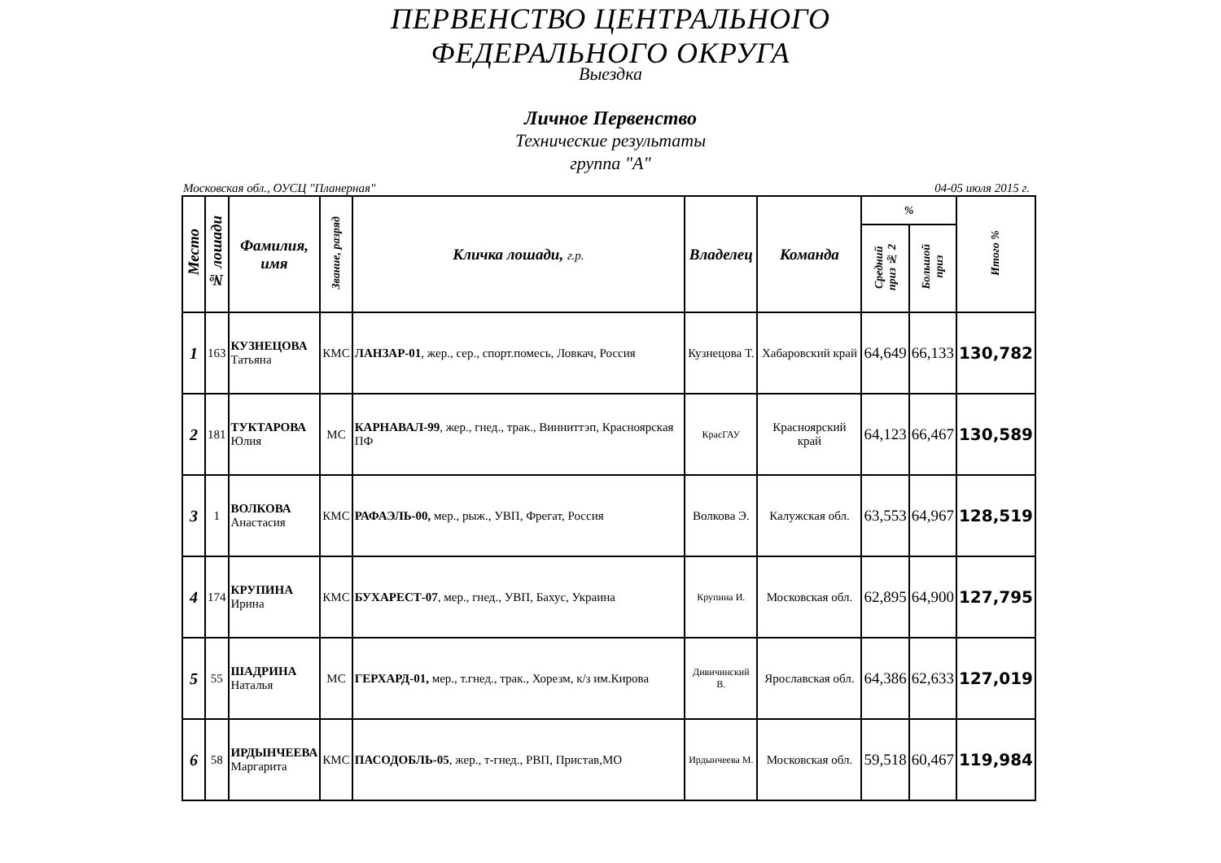ПЕРВЕНСТВО ЦЕНТРАЛЬНОГО
ФЕДЕРАЛЬНОГО ОКРУГА
Выездка
Личное Первенство
Технические результаты
группа "А"
Московская обл., ОУСЦ "Планерная" 04-05 июля 2015 г.
| Место | № лошади | Фамилия, имя | Звание, разряд | Кличка лошади, г.р. | Владелец | Команда | % | | Итого % |
| --- | --- | --- | --- | --- | --- | --- | --- | --- | --- |
| | | | | | | | Средний приз № 2 | Большой приз | |
| 1 | 163 | КУЗНЕЦОВА Татьяна | КМС | ЛАНЗАР-01 , жер., сер., спорт.помесь, Ловкач, Россия | Кузнецова Т. | Хабаровский край | 64,649 | 66,133 | 130,782 |
| 2 | 181 | ТУКТАРОВА Юлия | МС | КАРНАВАЛ-99 , жер., гнед., трак., Винниттэп, Красноярская ПФ | КрасГАУ | Красноярский край | 64,123 | 66,467 | 130,589 |
| 3 | 1 | ВОЛКОВА Анастасия | КМС | РАФАЭЛЬ-00, мер., рыж., УВП, Фрегат, Россия | Волкова Э. | Калужская обл. | 63,553 | 64,967 | 128,519 |
| 4 | 174 | КРУПИНА Ирина | КМС | БУХАРЕСТ-07 , мер., гнед., УВП, Бахус, Украина | Крупина И. | Московская обл. | 62,895 | 64,900 | 127,795 |
| 5 | 55 | ШАДРИНА Наталья | МС | ГЕРХАРД-01, мер., т.гнед., трак., Хорезм, к/з им.Кирова | Дивичинский В. | Ярославская обл. | 64,386 | 62,633 | 127,019 |
| 6 | 58 | ИРДЫНЧЕЕВА Маргарита | КМС | ПАСОДОБЛЬ-05 , жер., т-гнед., РВП, Пристав,МО | Ирдынчеева М. | Московская обл. | 59,518 | 60,467 | 119,984 |